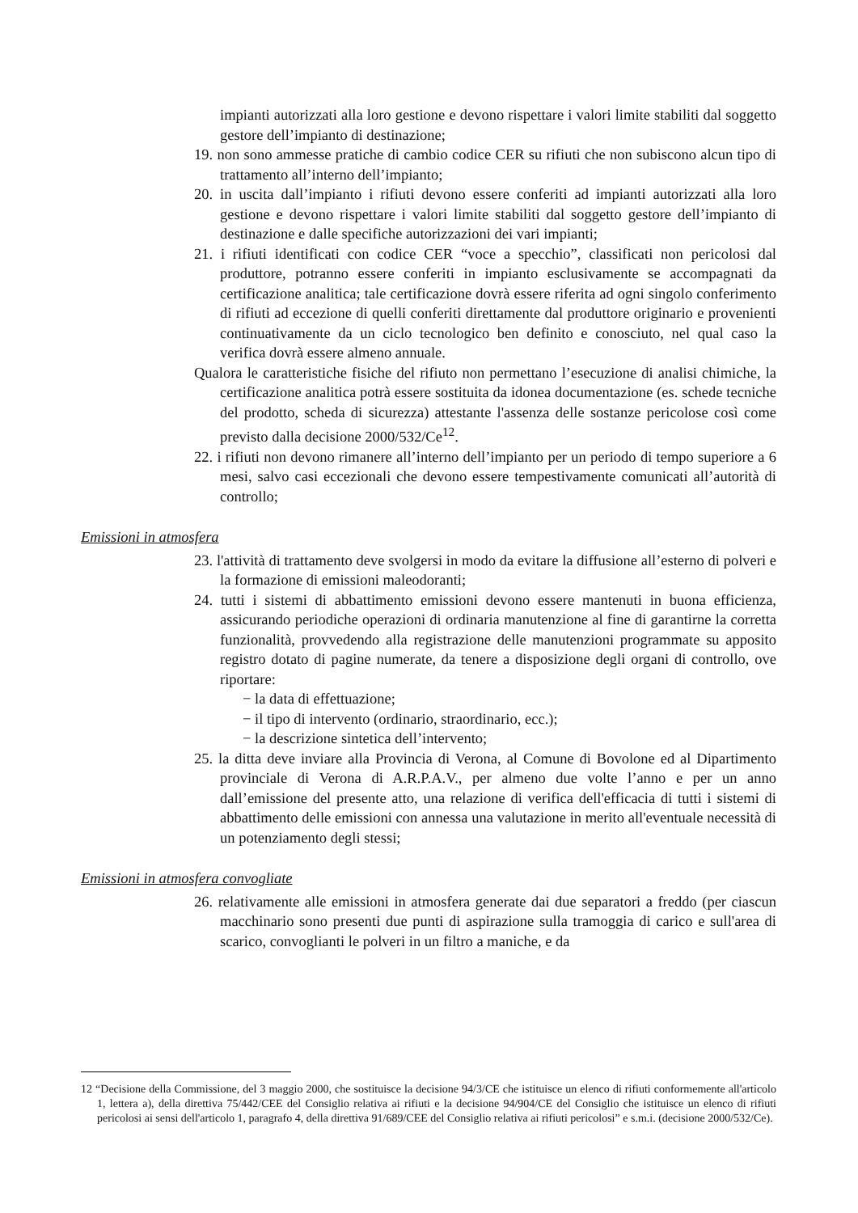impianti autorizzati alla loro gestione e devono rispettare i valori limite stabiliti dal soggetto gestore dell’impianto di destinazione;
19. non sono ammesse pratiche di cambio codice CER su rifiuti che non subiscono alcun tipo di trattamento all’interno dell’impianto;
20. in uscita dall’impianto i rifiuti devono essere conferiti ad impianti autorizzati alla loro gestione e devono rispettare i valori limite stabiliti dal soggetto gestore dell’impianto di destinazione e dalle specifiche autorizzazioni dei vari impianti;
21. i rifiuti identificati con codice CER “voce a specchio”, classificati non pericolosi dal produttore, potranno essere conferiti in impianto esclusivamente se accompagnati da certificazione analitica; tale certificazione dovrà essere riferita ad ogni singolo conferimento di rifiuti ad eccezione di quelli conferiti direttamente dal produttore originario e provenienti continuativamente da un ciclo tecnologico ben definito e conosciuto, nel qual caso la verifica dovrà essere almeno annuale.
Qualora le caratteristiche fisiche del rifiuto non permettano l’esecuzione di analisi chimiche, la certificazione analitica potrà essere sostituita da idonea documentazione (es. schede tecniche del prodotto, scheda di sicurezza) attestante l'assenza delle sostanze pericolose così come previsto dalla decisione 2000/532/Ce<sup>12</sup>.
22. i rifiuti non devono rimanere all’interno dell’impianto per un periodo di tempo superiore a 6 mesi, salvo casi eccezionali che devono essere tempestivamente comunicati all’autorità di controllo;
Emissioni in atmosfera
23. l'attività di trattamento deve svolgersi in modo da evitare la diffusione all’esterno di polveri e la formazione di emissioni maleodoranti;
24. tutti i sistemi di abbattimento emissioni devono essere mantenuti in buona efficienza, assicurando periodiche operazioni di ordinaria manutenzione al fine di garantirne la corretta funzionalità, provvedendo alla registrazione delle manutenzioni programmate su apposito registro dotato di pagine numerate, da tenere a disposizione degli organi di controllo, ove riportare:
− la data di effettuazione;
− il tipo di intervento (ordinario, straordinario, ecc.);
− la descrizione sintetica dell’intervento;
25. la ditta deve inviare alla Provincia di Verona, al Comune di Bovolone ed al Dipartimento provinciale di Verona di A.R.P.A.V., per almeno due volte l’anno e per un anno dall’emissione del presente atto, una relazione di verifica dell'efficacia di tutti i sistemi di abbattimento delle emissioni con annessa una valutazione in merito all'eventuale necessità di un potenziamento degli stessi;
Emissioni in atmosfera convogliate
26. relativamente alle emissioni in atmosfera generate dai due separatori a freddo (per ciascun macchinario sono presenti due punti di aspirazione sulla tramoggia di carico e sull'area di scarico, convoglianti le polveri in un filtro a maniche, e da
12 “Decisione della Commissione, del 3 maggio 2000, che sostituisce la decisione 94/3/CE che istituisce un elenco di rifiuti conformemente all'articolo 1, lettera a), della direttiva 75/442/CEE del Consiglio relativa ai rifiuti e la decisione 94/904/CE del Consiglio che istituisce un elenco di rifiuti pericolosi ai sensi dell'articolo 1, paragrafo 4, della direttiva 91/689/CEE del Consiglio relativa ai rifiuti pericolosi” e s.m.i. (decisione 2000/532/Ce).